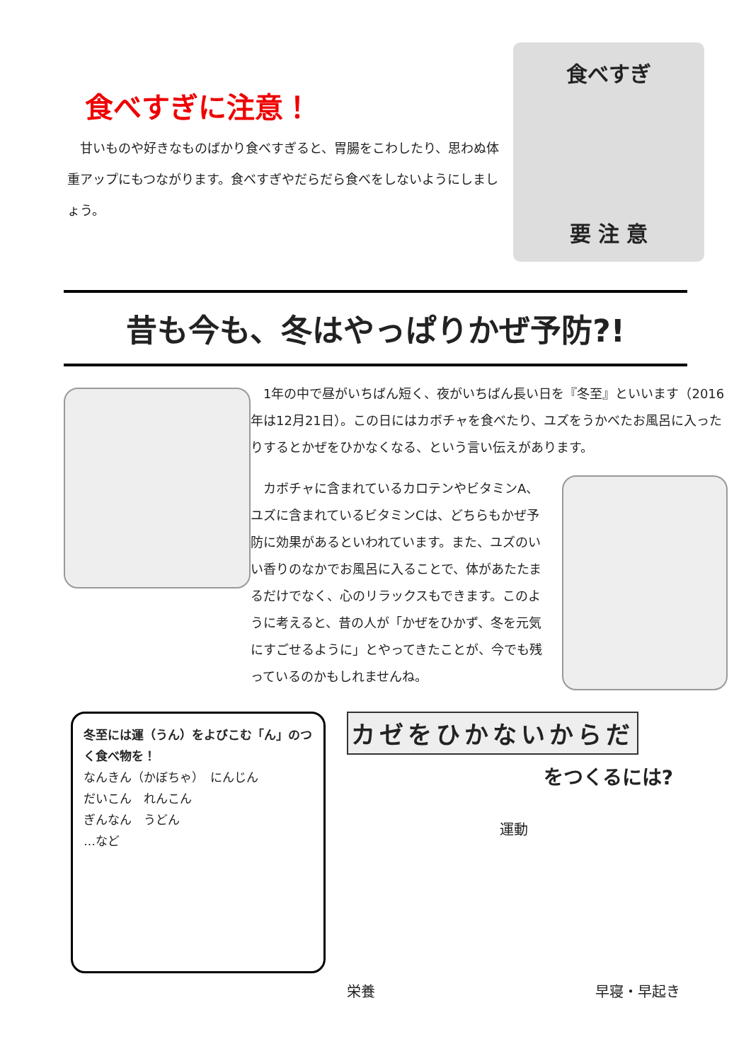食べすぎに注意！
　甘いものや好きなものばかり食べすぎると、胃腸をこわしたり、思わぬ体重アップにもつながります。食べすぎやだらだら食べをしないようにしましょう。
食べすぎ
要 注 意
昔も今も、冬はやっぱりかぜ予防?!
　1年の中で昼がいちばん短く、夜がいちばん長い日を『冬至』といいます（2016年は12月21日）。この日にはカボチャを食べたり、ユズをうかべたお風呂に入ったりするとかぜをひかなくなる、という言い伝えがあります。
　カボチャに含まれているカロテンやビタミンA、ユズに含まれているビタミンCは、どちらもかぜ予防に効果があるといわれています。また、ユズのいい香りのなかでお風呂に入ることで、体があたたまるだけでなく、心のリラックスもできます。このように考えると、昔の人が「かぜをひかず、冬を元気にすごせるように」とやってきたことが、今でも残っているのかもしれませんね。
冬至には運（うん）をよびこむ「ん」のつく食べ物を！
なんきん（かぼちゃ）　にんじん
だいこん　れんこん
ぎんなん　うどん
…など
カゼをひかないからだ
をつくるには?
運動
栄養 早寝・早起き